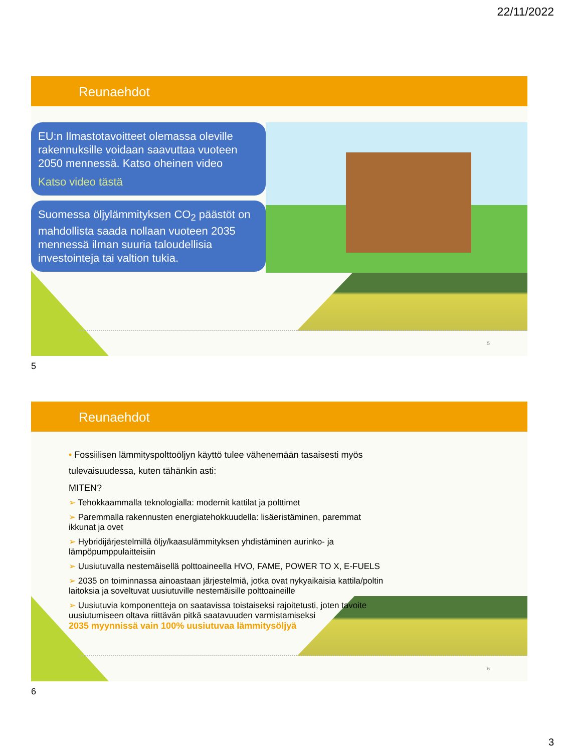22/11/2022
Reunaehdot
EU:n Ilmastotavoitteet olemassa oleville rakennuksille voidaan saavuttaa vuoteen 2050 mennessä. Katso oheinen video
Katso video tästä
Suomessa öljylämmityksen CO<sub>2</sub> päästöt on mahdollista saada nollaan vuoteen 2035 mennessä ilman suuria taloudellisia investointeja tai valtion tukia.
5
5
Reunaehdot
• Fossiilisen lämmityspolttoöljyn käyttö tulee vähenemään tasaisesti myös tulevaisuudessa, kuten tähänkin asti:
MITEN?
➢ Tehokkaammalla teknologialla: modernit kattilat ja polttimet
➢ Paremmalla rakennusten energiatehokkuudella: lisäeristäminen, paremmat ikkunat ja ovet
➢ Hybridijärjestelmillä öljy/kaasulämmityksen yhdistäminen aurinko- ja lämpöpumppulaitteisiin
➢ Uusiutuvalla nestemäisellä polttoaineella HVO, FAME, POWER TO X, E-FUELS
➢ 2035 on toiminnassa ainoastaan järjestelmiä, jotka ovat nykyaikaisia kattila/poltin laitoksia ja soveltuvat uusiutuville nestemäisille polttoaineille
➢ Uusiutuvia komponentteja on saatavissa toistaiseksi rajoitetusti, joten tavoite uusiutumiseen oltava riittävän pitkä saatavuuden varmistamiseksi
2035 myynnissä vain 100% uusiutuvaa lämmitysöljyä
6
6
3